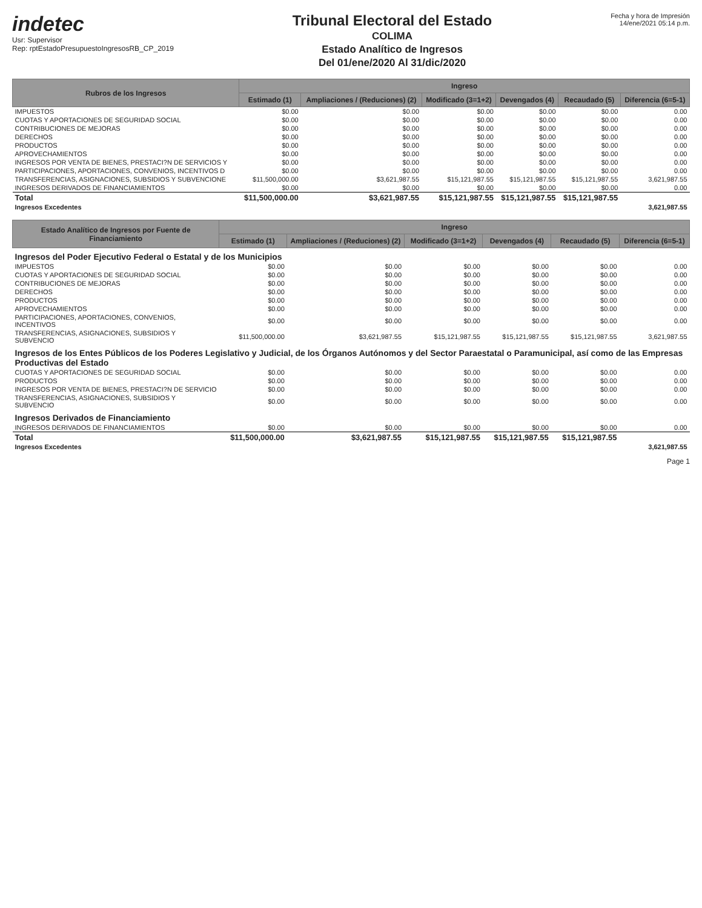indetec
Usr: Supervisor
Rep: rptEstadoPresupuestoIngresosRB_CP_2019
Tribunal Electoral del Estado
COLIMA
Estado Analítico de Ingresos
Del 01/ene/2020 Al 31/dic/2020
Fecha y hora de Impresión
14/ene/2021 05:14 p.m.
| Rubros de los Ingresos | Ingreso | | | | | |
| --- | --- | --- | --- | --- | --- | --- |
| | Estimado (1) | Ampliaciones / (Reduciones) (2) | Modificado (3=1+2) | Devengados (4) | Recaudado (5) | Diferencia (6=5-1) |
| IMPUESTOS | $0.00 | $0.00 | $0.00 | $0.00 | $0.00 | 0.00 |
| CUOTAS Y APORTACIONES DE SEGURIDAD SOCIAL | $0.00 | $0.00 | $0.00 | $0.00 | $0.00 | 0.00 |
| CONTRIBUCIONES DE MEJORAS | $0.00 | $0.00 | $0.00 | $0.00 | $0.00 | 0.00 |
| DERECHOS | $0.00 | $0.00 | $0.00 | $0.00 | $0.00 | 0.00 |
| PRODUCTOS | $0.00 | $0.00 | $0.00 | $0.00 | $0.00 | 0.00 |
| APROVECHAMIENTOS | $0.00 | $0.00 | $0.00 | $0.00 | $0.00 | 0.00 |
| INGRESOS POR VENTA DE BIENES, PRESTACI?N DE SERVICIOS Y | $0.00 | $0.00 | $0.00 | $0.00 | $0.00 | 0.00 |
| PARTICIPACIONES, APORTACIONES, CONVENIOS, INCENTIVOS D | $0.00 | $0.00 | $0.00 | $0.00 | $0.00 | 0.00 |
| TRANSFERENCIAS, ASIGNACIONES, SUBSIDIOS Y SUBVENCIONE | $11,500,000.00 | $3,621,987.55 | $15,121,987.55 | $15,121,987.55 | $15,121,987.55 | 3,621,987.55 |
| INGRESOS DERIVADOS DE FINANCIAMIENTOS | $0.00 | $0.00 | $0.00 | $0.00 | $0.00 | 0.00 |
| Total | $11,500,000.00 | $3,621,987.55 | $15,121,987.55 | $15,121,987.55 | $15,121,987.55 | |
| Ingresos Excedentes | | | | | | 3,621,987.55 |
| Estado Analítico de Ingresos por Fuente de Financiamiento | Ingreso | | | | | |
| --- | --- | --- | --- | --- | --- | --- |
| | Estimado (1) | Ampliaciones / (Reduciones) (2) | Modificado (3=1+2) | Devengados (4) | Recaudado (5) | Diferencia (6=5-1) |
| Ingresos del Poder Ejecutivo Federal o Estatal y de los Municipios | | | | | | |
| IMPUESTOS | $0.00 | $0.00 | $0.00 | $0.00 | $0.00 | 0.00 |
| CUOTAS Y APORTACIONES DE SEGURIDAD SOCIAL | $0.00 | $0.00 | $0.00 | $0.00 | $0.00 | 0.00 |
| CONTRIBUCIONES DE MEJORAS | $0.00 | $0.00 | $0.00 | $0.00 | $0.00 | 0.00 |
| DERECHOS | $0.00 | $0.00 | $0.00 | $0.00 | $0.00 | 0.00 |
| PRODUCTOS | $0.00 | $0.00 | $0.00 | $0.00 | $0.00 | 0.00 |
| APROVECHAMIENTOS | $0.00 | $0.00 | $0.00 | $0.00 | $0.00 | 0.00 |
| PARTICIPACIONES, APORTACIONES, CONVENIOS, INCENTIVOS | $0.00 | $0.00 | $0.00 | $0.00 | $0.00 | 0.00 |
| TRANSFERENCIAS, ASIGNACIONES, SUBSIDIOS Y SUBVENCIO | $11,500,000.00 | $3,621,987.55 | $15,121,987.55 | $15,121,987.55 | $15,121,987.55 | 3,621,987.55 |
| Ingresos de los Entes Públicos de los Poderes Legislativo y Judicial, de los Órganos Autónomos y del Sector Paraestatal o Paramunicipal, así como de las Empresas Productivas del Estado | | | | | | |
| CUOTAS Y APORTACIONES DE SEGURIDAD SOCIAL | $0.00 | $0.00 | $0.00 | $0.00 | $0.00 | 0.00 |
| PRODUCTOS | $0.00 | $0.00 | $0.00 | $0.00 | $0.00 | 0.00 |
| INGRESOS POR VENTA DE BIENES, PRESTACI?N DE SERVICIO | $0.00 | $0.00 | $0.00 | $0.00 | $0.00 | 0.00 |
| TRANSFERENCIAS, ASIGNACIONES, SUBSIDIOS Y SUBVENCIO | $0.00 | $0.00 | $0.00 | $0.00 | $0.00 | 0.00 |
| Ingresos Derivados de Financiamiento | | | | | | |
| INGRESOS DERIVADOS DE FINANCIAMIENTOS | $0.00 | $0.00 | $0.00 | $0.00 | $0.00 | 0.00 |
| Total | $11,500,000.00 | $3,621,987.55 | $15,121,987.55 | $15,121,987.55 | $15,121,987.55 | |
| Ingresos Excedentes | | | | | | 3,621,987.55 |
Page 1